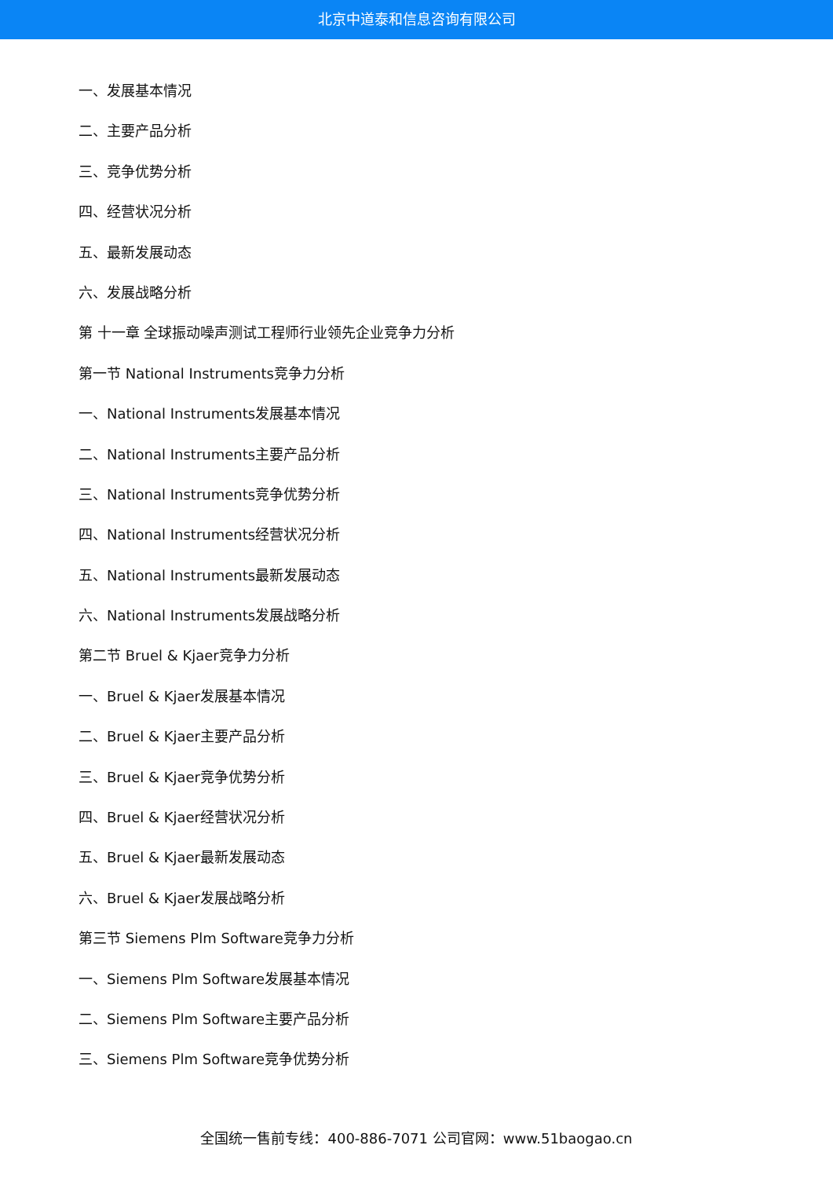北京中道泰和信息咨询有限公司
一、发展基本情况
二、主要产品分析
三、竞争优势分析
四、经营状况分析
五、最新发展动态
六、发展战略分析
第 十一章 全球振动噪声测试工程师行业领先企业竞争力分析
第一节 National Instruments竞争力分析
一、National Instruments发展基本情况
二、National Instruments主要产品分析
三、National Instruments竞争优势分析
四、National Instruments经营状况分析
五、National Instruments最新发展动态
六、National Instruments发展战略分析
第二节 Bruel & Kjaer竞争力分析
一、Bruel & Kjaer发展基本情况
二、Bruel & Kjaer主要产品分析
三、Bruel & Kjaer竞争优势分析
四、Bruel & Kjaer经营状况分析
五、Bruel & Kjaer最新发展动态
六、Bruel & Kjaer发展战略分析
第三节 Siemens Plm Software竞争力分析
一、Siemens Plm Software发展基本情况
二、Siemens Plm Software主要产品分析
三、Siemens Plm Software竞争优势分析
全国统一售前专线：400-886-7071 公司官网：www.51baogao.cn